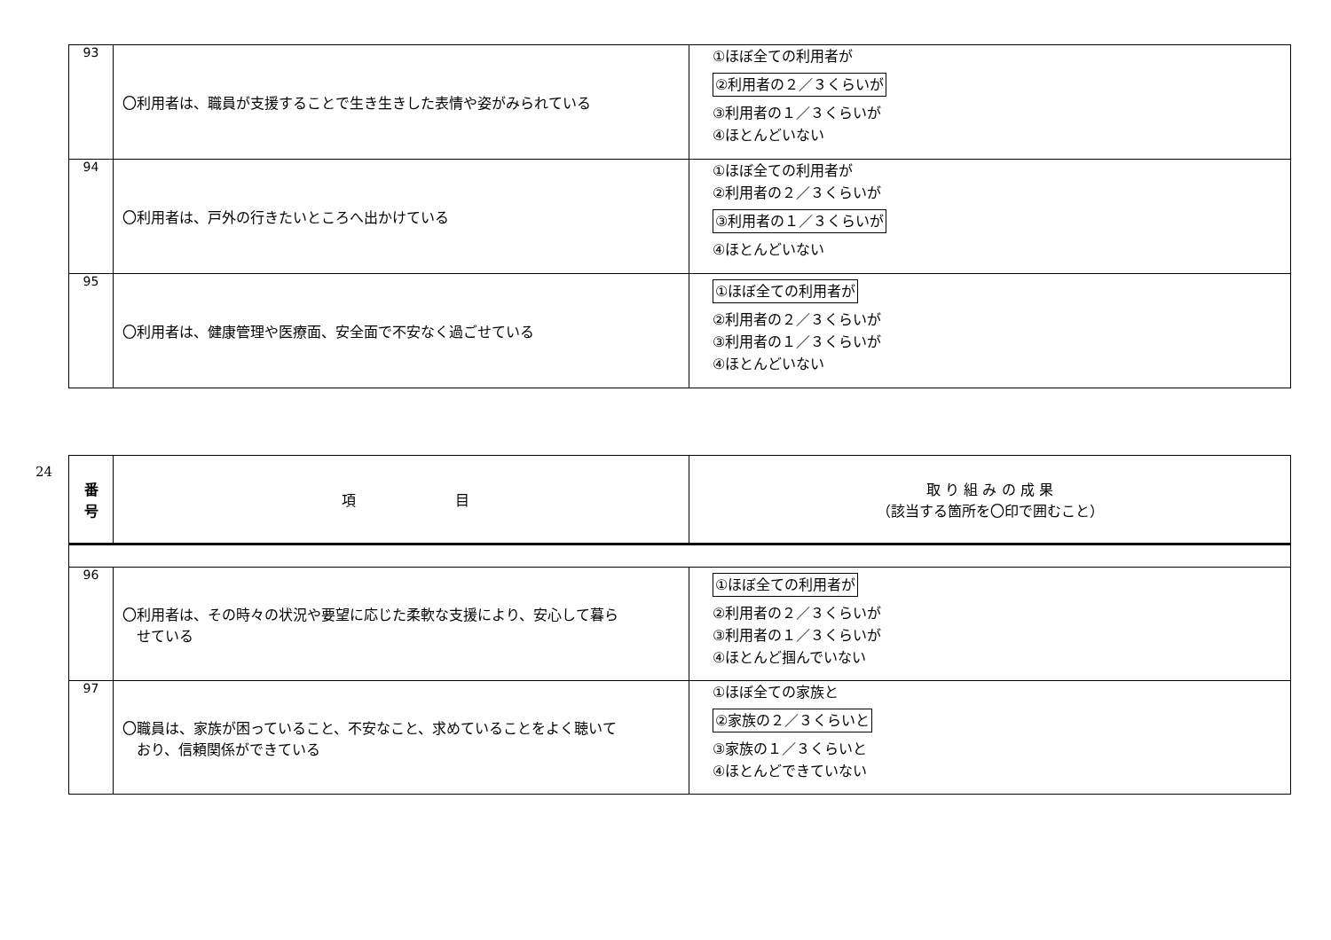| 93 | 〇利用者は、職員が支援することで生き生きした表情や姿がみられている | ①ほぼ全ての利用者が ②利用者の２／３くらいが ③利用者の１／３くらいが ④ほとんどいない |
| 94 | 〇利用者は、戸外の行きたいところへ出かけている | ①ほぼ全ての利用者が ②利用者の２／３くらいが ③利用者の１／３くらいが ④ほとんどいない |
| 95 | 〇利用者は、健康管理や医療面、安全面で不安なく過ごせている | ①ほぼ全ての利用者が ②利用者の２／３くらいが ③利用者の１／３くらいが ④ほとんどいない |
24
| 番 号 | 項 目 | 取 り 組 み の 成 果 （該当する箇所を〇印で囲むこと） |
| --- | --- | --- |
| 96 | 〇利用者は、その時々の状況や要望に応じた柔軟な支援により、安心して暮ら せている | ①ほぼ全ての利用者が ②利用者の２／３くらいが ③利用者の１／３くらいが ④ほとんど掴んでいない |
| 97 | 〇職員は、家族が困っていること、不安なこと、求めていることをよく聴いて おり、信頼関係ができている | ①ほぼ全ての家族と ②家族の２／３くらいと ③家族の１／３くらいと ④ほとんどできていない |